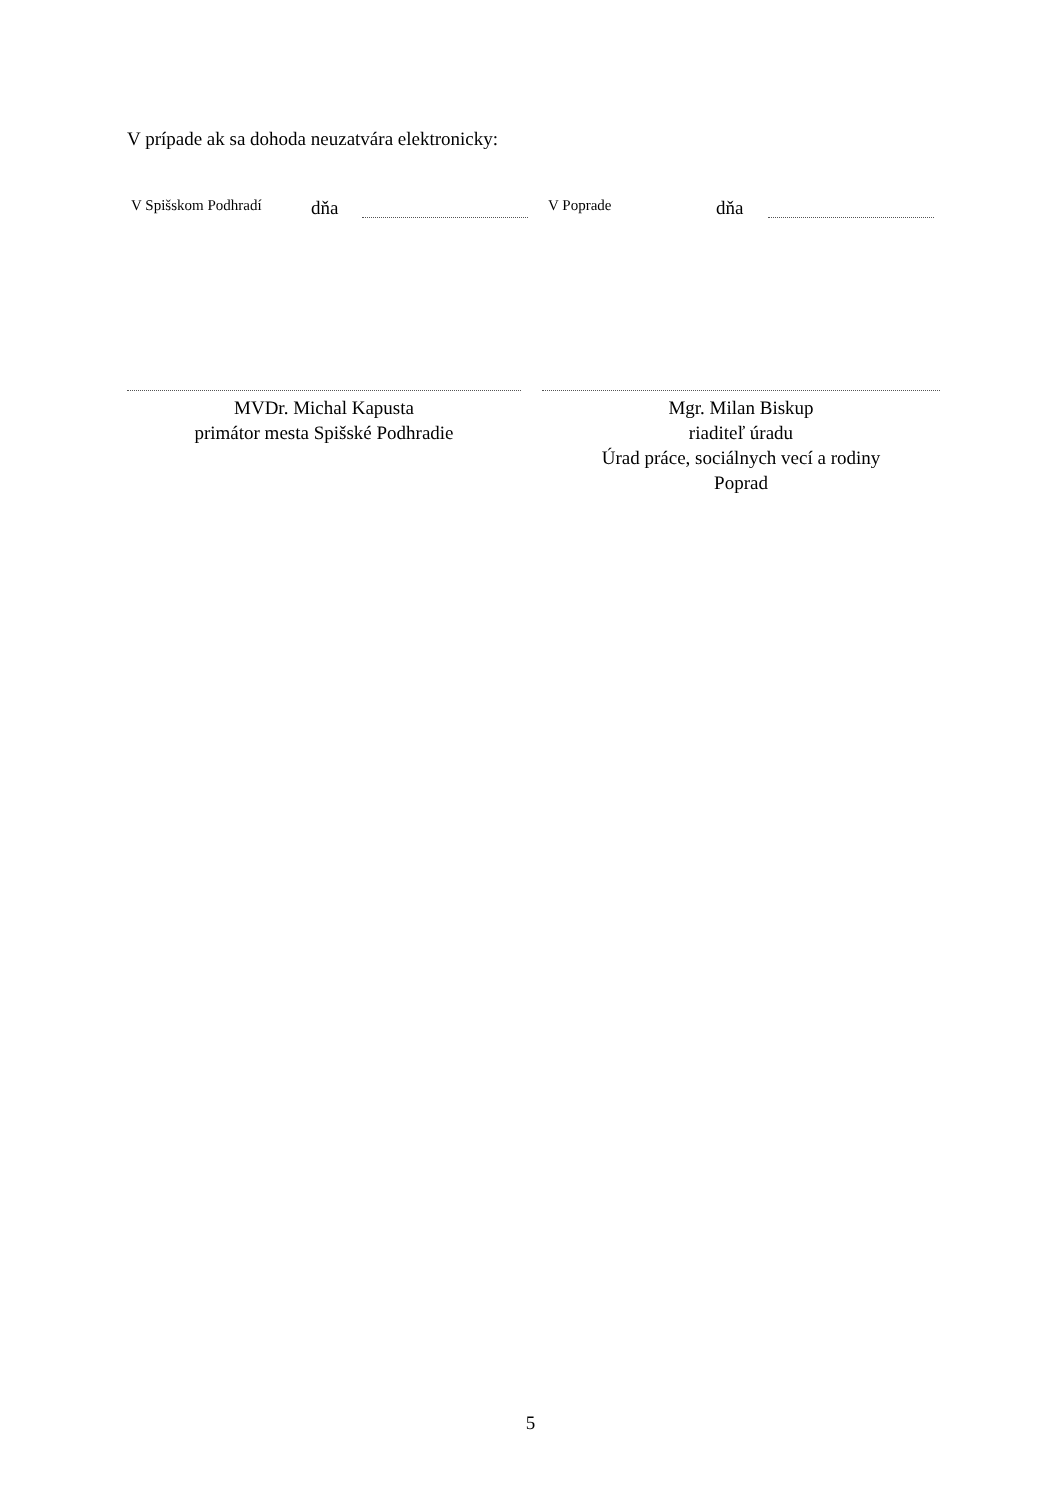V prípade ak sa dohoda neuzatvára elektronicky:
V Spišskom Podhradí dňa V Poprade dňa
MVDr. Michal Kapusta
primátor mesta Spišské Podhradie
Mgr. Milan Biskup
riaditeľ úradu
Úrad práce, sociálnych vecí a rodiny
Poprad
5